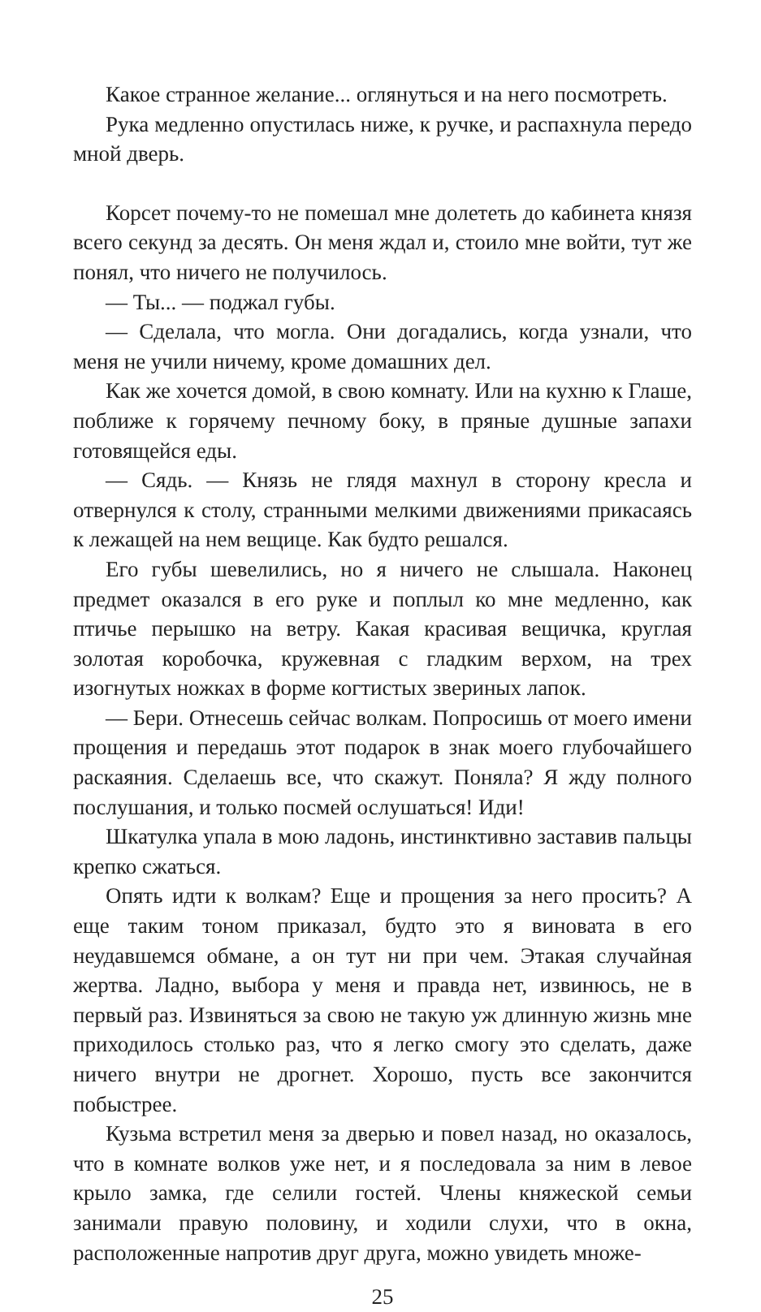Какое странное желание... оглянуться и на него посмотреть.
Рука медленно опустилась ниже, к ручке, и распахнула передо мной дверь.
Корсет почему-то не помешал мне долететь до кабинета князя всего секунд за десять. Он меня ждал и, стоило мне войти, тут же понял, что ничего не получилось.
— Ты... — поджал губы.
— Сделала, что могла. Они догадались, когда узнали, что меня не учили ничему, кроме домашних дел.
Как же хочется домой, в свою комнату. Или на кухню к Глаше, поближе к горячему печному боку, в пряные душные запахи готовящейся еды.
— Сядь. — Князь не глядя махнул в сторону кресла и отвернулся к столу, странными мелкими движениями прикасаясь к лежащей на нем вещице. Как будто решался.
Его губы шевелились, но я ничего не слышала. Наконец предмет оказался в его руке и поплыл ко мне медленно, как птичье перышко на ветру. Какая красивая вещичка, круглая золотая коробочка, кружевная с гладким верхом, на трех изогнутых ножках в форме когтистых звериных лапок.
— Бери. Отнесешь сейчас волкам. Попросишь от моего имени прощения и передашь этот подарок в знак моего глубочайшего раскаяния. Сделаешь все, что скажут. Поняла? Я жду полного послушания, и только посмей ослушаться! Иди!
Шкатулка упала в мою ладонь, инстинктивно заставив пальцы крепко сжаться.
Опять идти к волкам? Еще и прощения за него просить? А еще таким тоном приказал, будто это я виновата в его неудавшемся обмане, а он тут ни при чем. Этакая случайная жертва. Ладно, выбора у меня и правда нет, извинюсь, не в первый раз. Извиняться за свою не такую уж длинную жизнь мне приходилось столько раз, что я легко смогу это сделать, даже ничего внутри не дрогнет. Хорошо, пусть все закончится побыстрее.
Кузьма встретил меня за дверью и повел назад, но оказалось, что в комнате волков уже нет, и я последовала за ним в левое крыло замка, где селили гостей. Члены княжеской семьи занимали правую половину, и ходили слухи, что в окна, расположенные напротив друг друга, можно увидеть множе-
25